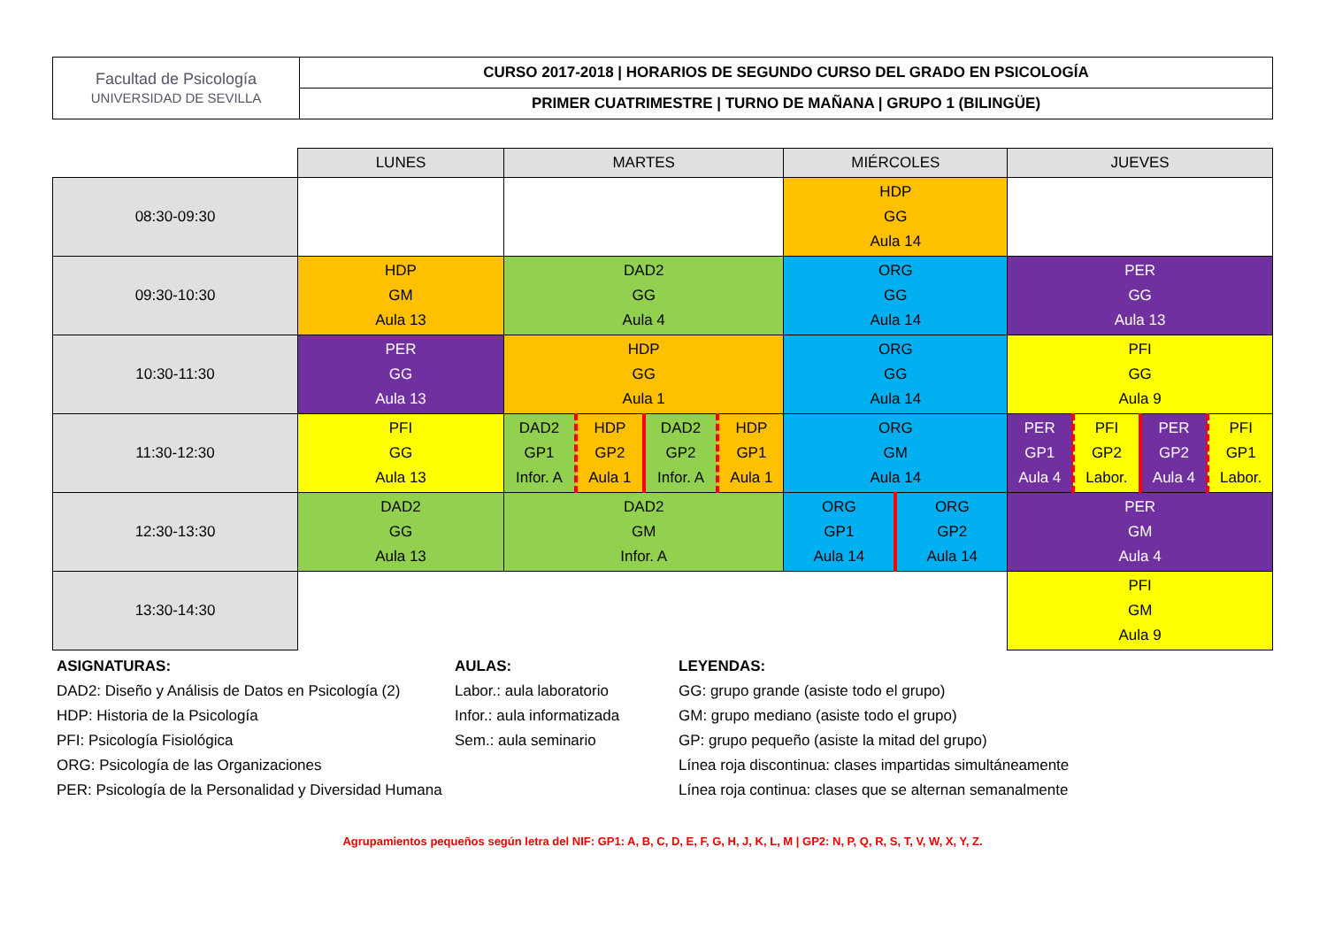| Facultad de Psicología UNIVERSIDAD DE SEVILLA | CURSO 2017-2018 / HORARIOS DE SEGUNDO CURSO DEL GRADO EN PSICOLOGÍA |
| | PRIMER CUATRIMESTRE / TURNO DE MAÑANA / GRUPO 1 (BILINGÜE) |
| | LUNES | MARTES | | | | MIÉRCOLES | | JUEVES | | | |
| --- | --- | --- | --- | --- | --- | --- | --- | --- | --- | --- | --- |
| 08:30-09:30 | | | | | | HDP GG Aula 14 | | | | | |
| 09:30-10:30 | HDP GM Aula 13 | DAD2 GG Aula 4 | | | | ORG GG Aula 14 | | PER GG Aula 13 | | | |
| 10:30-11:30 | PER GG Aula 13 | HDP GG Aula 1 | | | | ORG GG Aula 14 | | PFI GG Aula 9 | | | |
| 11:30-12:30 | PFI GG Aula 13 | DAD2 GP1 Infor. A | HDP GP2 Aula 1 | DAD2 GP2 Infor. A | HDP GP1 Aula 1 | ORG GM Aula 14 | | PER GP1 Aula 4 | PFI GP2 Labor. | PER GP2 Aula 4 | PFI GP1 Labor. |
| 12:30-13:30 | DAD2 GG Aula 13 | DAD2 GM Infor. A | | | | ORG GP1 Aula 14 | ORG GP2 Aula 14 | PER GM Aula 4 | | | |
| 13:30-14:30 | | | | | | | | PFI GM Aula 9 | | | |
ASIGNATURAS:
DAD2: Diseño y Análisis de Datos en Psicología (2)
HDP: Historia de la Psicología
PFI: Psicología Fisiológica
ORG: Psicología de las Organizaciones
PER: Psicología de la Personalidad y Diversidad Humana
AULAS:
Labor.: aula laboratorio
Infor.: aula informatizada
Sem.: aula seminario
LEYENDAS:
GG: grupo grande (asiste todo el grupo)
GM: grupo mediano (asiste todo el grupo)
GP: grupo pequeño (asiste la mitad del grupo)
Línea roja discontinua: clases impartidas simultáneamente
Línea roja continua: clases que se alternan semanalmente
Agrupamientos pequeños según letra del NIF: GP1: A, B, C, D, E, F, G, H, J, K, L, M | GP2: N, P, Q, R, S, T, V, W, X, Y, Z.